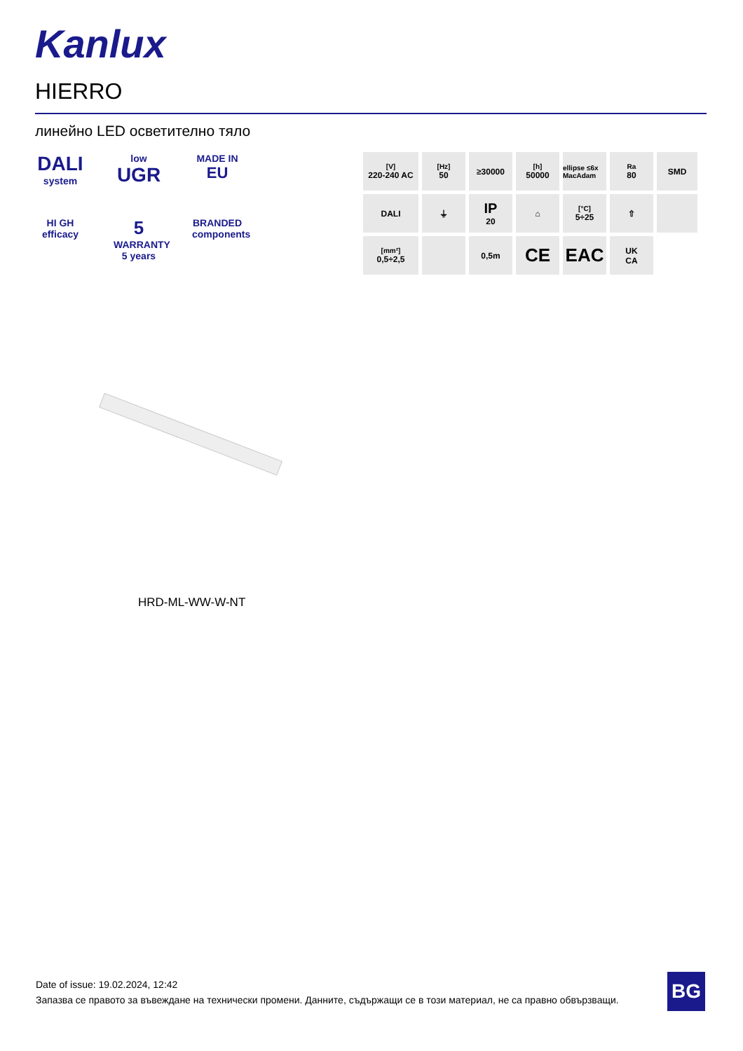Kanlux
HIERRO
линейно LED осветително тяло
DALI
system
low
UGR
MADE IN
EU
HI GH
efficacy
5
WARRANTY
5 years
BRANDED
components
[V]
220-240 AC
[Hz]
50
≥30000
[h]
50000
ellipse ≤6x MacAdam
Ra
80
SMD
DALI
⏚
IP
20
⌂
[°C]
5÷25
⇧
[mm²]
0,5÷2,5
0,5m
CE
EAC
UK
CA
HRD-ML-WW-W-NT
Date of issue: 19.02.2024, 12:42
Запазва се правото за въвеждане на технически промени. Данните, съдържащи се в този материал, не са правно обвързващи.
BG